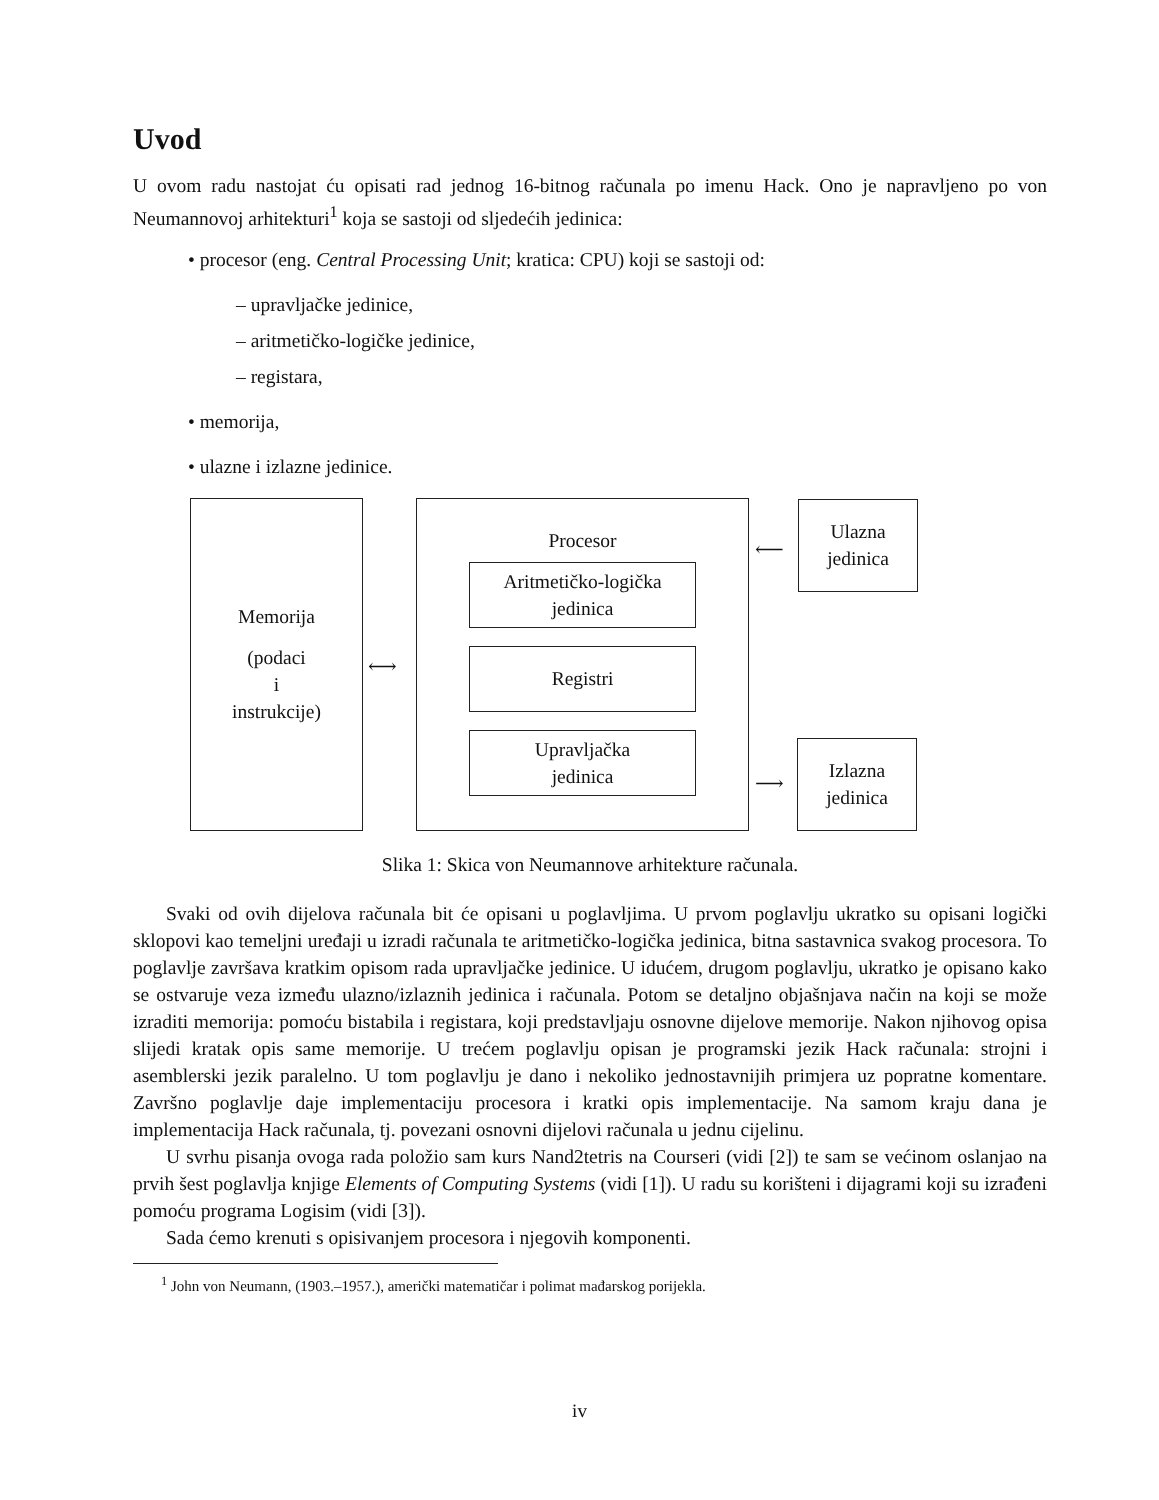Uvod
U ovom radu nastojat ću opisati rad jednog 16-bitnog računala po imenu Hack. Ono je napravljeno po von Neumannovoj arhitekturi<sup>1</sup> koja se sastoji od sljedećih jedinica:
• procesor (eng. Central Processing Unit; kratica: CPU) koji se sastoji od:
– upravljačke jedinice,
– aritmetičko-logičke jedinice,
– registara,
• memorija,
• ulazne i izlazne jedinice.
Memorija
(podaci
i
instrukcije)
⟷
Procesor
Aritmetičko-logička
jedinica
Registri
Upravljačka
jedinica
⟵
Ulazna
jedinica
⟶
Izlazna
jedinica
Slika 1: Skica von Neumannove arhitekture računala.
Svaki od ovih dijelova računala bit će opisani u poglavljima. U prvom poglavlju ukratko su opisani logički sklopovi kao temeljni uređaji u izradi računala te aritmetičko-logička jedinica, bitna sastavnica svakog procesora. To poglavlje završava kratkim opisom rada upravljačke jedinice. U idućem, drugom poglavlju, ukratko je opisano kako se ostvaruje veza između ulazno/izlaznih jedinica i računala. Potom se detaljno objašnjava način na koji se može izraditi memorija: pomoću bistabila i registara, koji predstavljaju osnovne dijelove memorije. Nakon njihovog opisa slijedi kratak opis same memorije. U trećem poglavlju opisan je programski jezik Hack računala: strojni i asemblerski jezik paralelno. U tom poglavlju je dano i nekoliko jednostavnijih primjera uz popratne komentare. Završno poglavlje daje implementaciju procesora i kratki opis implementacije. Na samom kraju dana je implementacija Hack računala, tj. povezani osnovni dijelovi računala u jednu cijelinu.
U svrhu pisanja ovoga rada položio sam kurs Nand2tetris na Courseri (vidi [2]) te sam se većinom oslanjao na prvih šest poglavlja knjige Elements of Computing Systems (vidi [1]). U radu su korišteni i dijagrami koji su izrađeni pomoću programa Logisim (vidi [3]).
Sada ćemo krenuti s opisivanjem procesora i njegovih komponenti.
<sup>1</sup> John von Neumann, (1903.–1957.), američki matematičar i polimat mađarskog porijekla.
iv